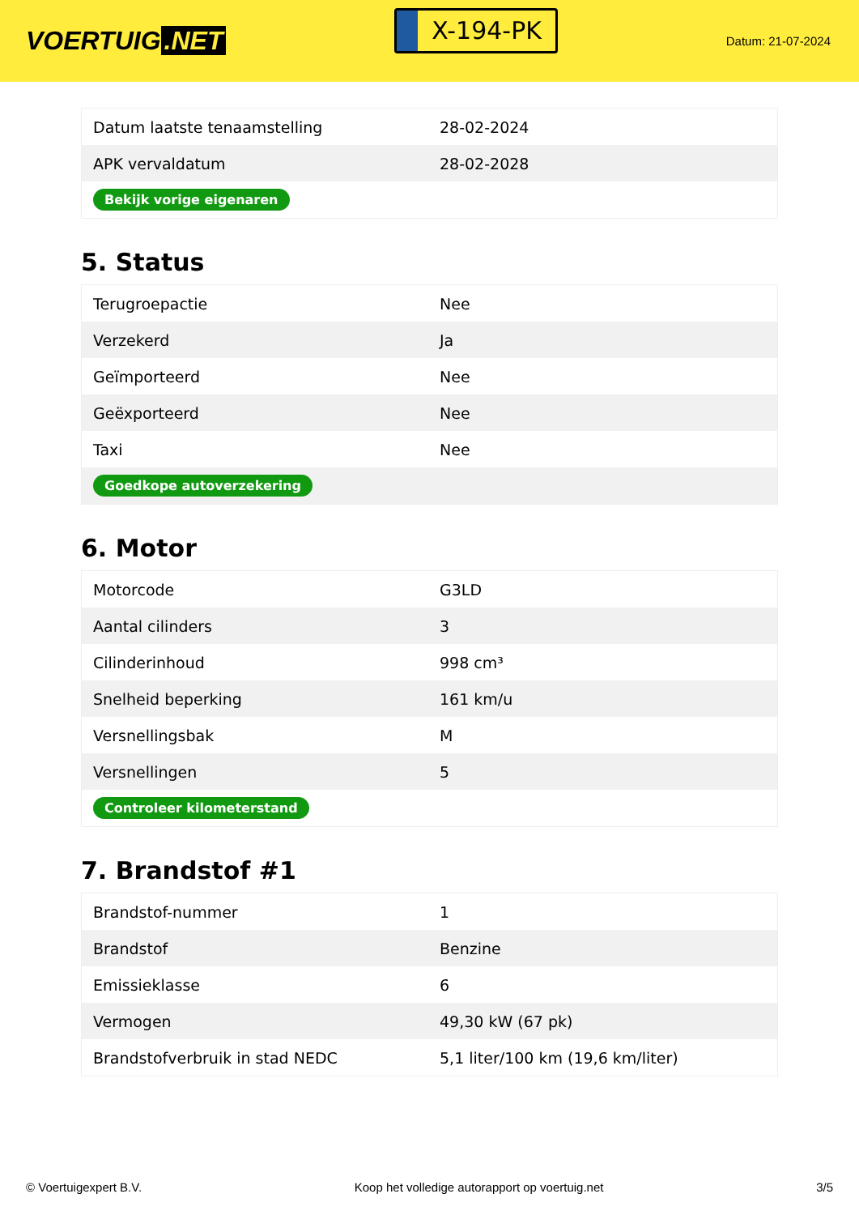VOERTUIG.NET
X-194-PK
Datum: 21-07-2024
| Datum laatste tenaamstelling | 28-02-2024 |
| APK vervaldatum | 28-02-2028 |
| Bekijk vorige eigenaren | |
5. Status
| Terugroepactie | Nee |
| Verzekerd | Ja |
| Geïmporteerd | Nee |
| Geëxporteerd | Nee |
| Taxi | Nee |
| Goedkope autoverzekering | |
6. Motor
| Motorcode | G3LD |
| Aantal cilinders | 3 |
| Cilinderinhoud | 998 cm³ |
| Snelheid beperking | 161 km/u |
| Versnellingsbak | M |
| Versnellingen | 5 |
| Controleer kilometerstand | |
7. Brandstof #1
| Brandstof-nummer | 1 |
| Brandstof | Benzine |
| Emissieklasse | 6 |
| Vermogen | 49,30 kW (67 pk) |
| Brandstofverbruik in stad NEDC | 5,1 liter/100 km (19,6 km/liter) |
© Voertuigexpert B.V. Koop het volledige autorapport op voertuig.net 3/5